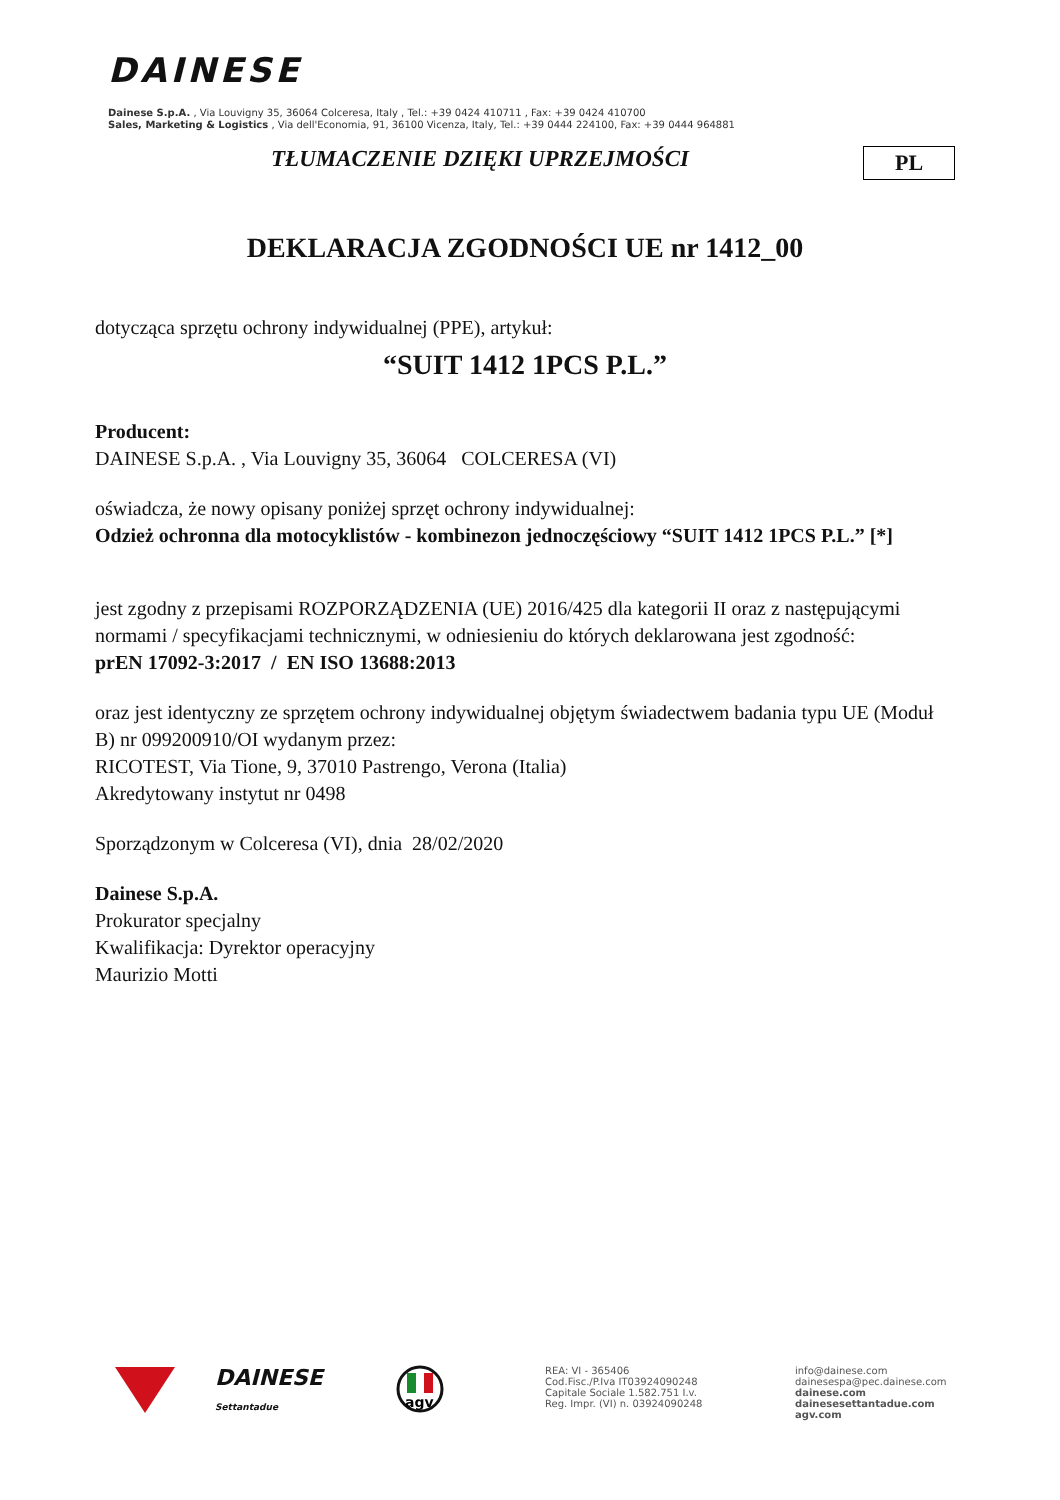DAINESE
Dainese S.p.A. , Via Louvigny 35, 36064 Colceresa, Italy , Tel.: +39 0424 410711 , Fax: +39 0424 410700
Sales, Marketing & Logistics , Via dell'Economia, 91, 36100 Vicenza, Italy, Tel.: +39 0444 224100, Fax: +39 0444 964881
TŁUMACZENIE DZIĘKI UPRZEJMOŚCI
PL
DEKLARACJA ZGODNOŚCI UE nr 1412_00
dotycząca sprzętu ochrony indywidualnej (PPE), artykuł:
“SUIT 1412 1PCS P.L.”
Producent:
DAINESE S.p.A. , Via Louvigny 35, 36064 COLCERESA (VI)
oświadcza, że nowy opisany poniżej sprzęt ochrony indywidualnej:
Odzież ochronna dla motocyklistów - kombinezon jednoczęściowy “SUIT 1412 1PCS P.L.” [*]
jest zgodny z przepisami ROZPORZĄDZENIA (UE) 2016/425 dla kategorii II oraz z następującymi normami / specyfikacjami technicznymi, w odniesieniu do których deklarowana jest zgodność:
prEN 17092-3:2017 / EN ISO 13688:2013
oraz jest identyczny ze sprzętem ochrony indywidualnej objętym świadectwem badania typu UE (Moduł B) nr 099200910/OI wydanym przez:
RICOTEST, Via Tione, 9, 37010 Pastrengo, Verona (Italia)
Akredytowany instytut nr 0498
Sporządzonym w Colceresa (VI), dnia 28/02/2020
Dainese S.p.A.
Prokurator specjalny
Kwalifikacja: Dyrektor operacyjny
Maurizio Motti
DAINESE
Settantadue
agv
REA: VI - 365406
Cod.Fisc./P.Iva IT03924090248
Capitale Sociale 1.582.751 I.v.
Reg. Impr. (VI) n. 03924090248
info@dainese.com
dainesespa@pec.dainese.com
dainese.com
dainesesettantadue.com
agv.com